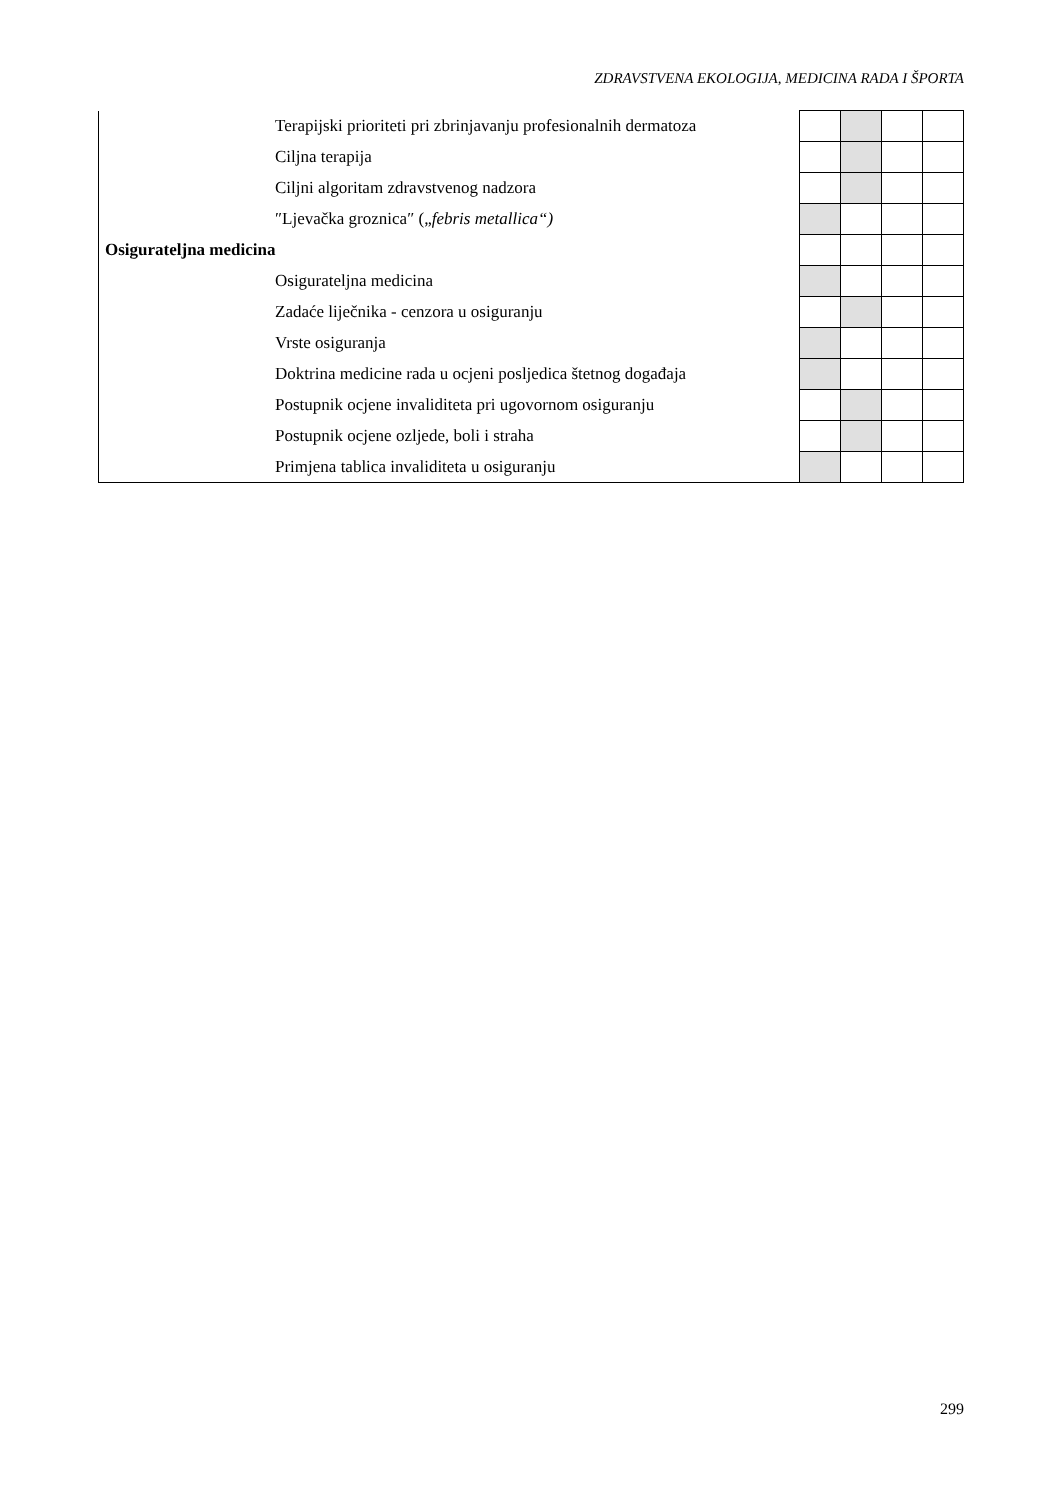ZDRAVSTVENA EKOLOGIJA, MEDICINA RADA I ŠPORTA
| Terapijski prioriteti pri zbrinjavanju profesionalnih dermatoza | | | | |
| Ciljna terapija | | | | |
| Ciljni algoritam zdravstvenog nadzora | | | | |
| ″Ljevačka groznica″ („ febris metallica“) | | | | |
| Osigurateljna medicina | | | | |
| Osigurateljna medicina | | | | |
| Zadaće liječnika - cenzora u osiguranju | | | | |
| Vrste osiguranja | | | | |
| Doktrina medicine rada u ocjeni posljedica štetnog događaja | | | | |
| Postupnik ocjene invaliditeta pri ugovornom osiguranju | | | | |
| Postupnik ocjene ozljede, boli i straha | | | | |
| Primjena tablica invaliditeta u osiguranju | | | | |
299